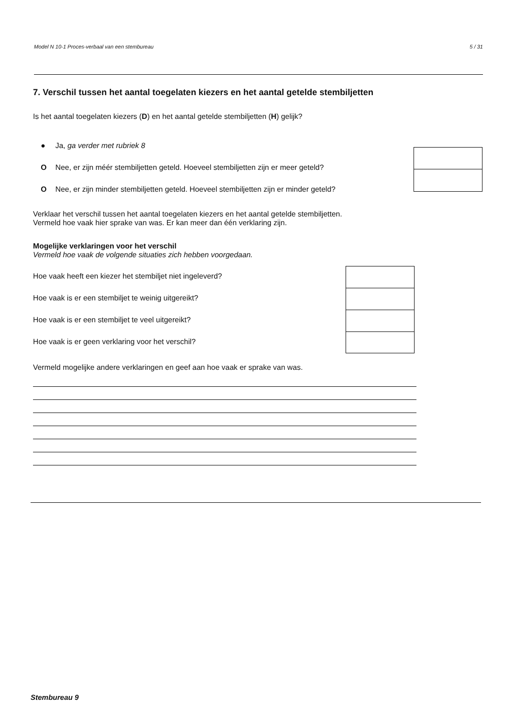Model N 10-1 Proces-verbaal van een stembureau 5 / 31
7. Verschil tussen het aantal toegelaten kiezers en het aantal getelde stembiljetten
Is het aantal toegelaten kiezers (D) en het aantal getelde stembiljetten (H) gelijk?
● Ja, ga verder met rubriek 8
O Nee, er zijn méér stembiljetten geteld. Hoeveel stembiljetten zijn er meer geteld?
O Nee, er zijn minder stembiljetten geteld. Hoeveel stembiljetten zijn er minder geteld?
Verklaar het verschil tussen het aantal toegelaten kiezers en het aantal getelde stembiljetten.
Vermeld hoe vaak hier sprake van was. Er kan meer dan één verklaring zijn.
Mogelijke verklaringen voor het verschil
Vermeld hoe vaak de volgende situaties zich hebben voorgedaan.
Hoe vaak heeft een kiezer het stembiljet niet ingeleverd?
Hoe vaak is er een stembiljet te weinig uitgereikt?
Hoe vaak is er een stembiljet te veel uitgereikt?
Hoe vaak is er geen verklaring voor het verschil?
Vermeld mogelijke andere verklaringen en geef aan hoe vaak er sprake van was.
Stembureau 9